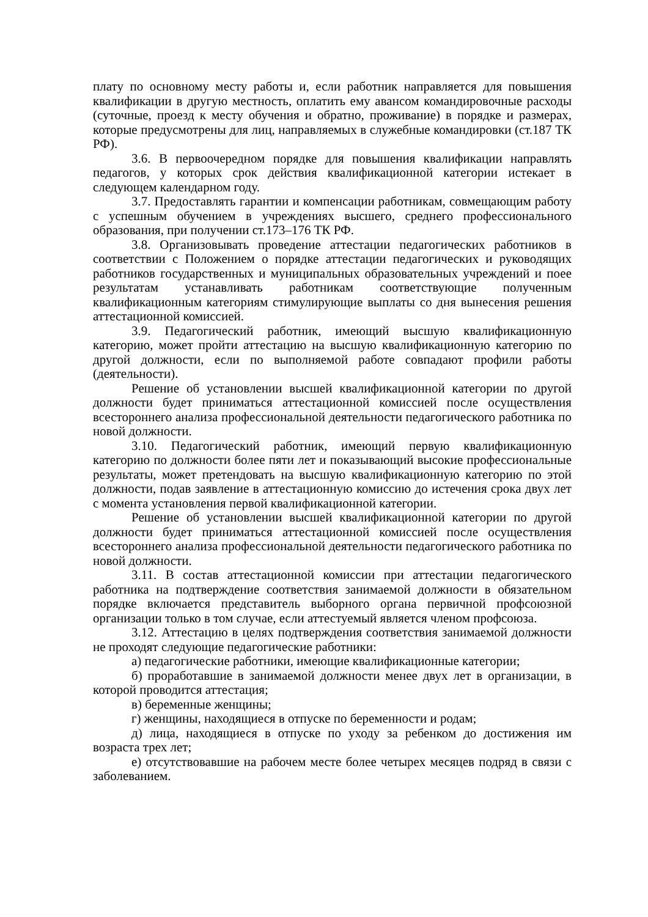плату по основному месту работы и, если работник направляется для повышения квалификации в другую местность, оплатить ему авансом командировочные расходы (суточные, проезд к месту обучения и обратно, проживание) в порядке и размерах, которые предусмотрены для лиц, направляемых в служебные командировки (ст.187 ТК РФ).
3.6. В первоочередном порядке для повышения квалификации направлять педагогов, у которых срок действия квалификационной категории истекает в следующем календарном году.
3.7. Предоставлять гарантии и компенсации работникам, совмещающим работу с успешным обучением в учреждениях высшего, среднего профессионального образования, при получении ст.173–176 ТК РФ.
3.8. Организовывать проведение аттестации педагогических работников в соответствии с Положением о порядке аттестации педагогических и руководящих работников государственных и муниципальных образовательных учреждений и поее результатам устанавливать работникам соответствующие полученным квалификационным категориям стимулирующие выплаты со дня вынесения решения аттестационной комиссией.
3.9. Педагогический работник, имеющий высшую квалификационную категорию, может пройти аттестацию на высшую квалификационную категорию по другой должности, если по выполняемой работе совпадают профили работы (деятельности).
Решение об установлении высшей квалификационной категории по другой должности будет приниматься аттестационной комиссией после осуществления всестороннего анализа профессиональной деятельности педагогического работника по новой должности.
3.10. Педагогический работник, имеющий первую квалификационную категорию по должности более пяти лет и показывающий высокие профессиональные результаты, может претендовать на высшую квалификационную категорию по этой должности, подав заявление в аттестационную комиссию до истечения срока двух лет с момента установления первой квалификационной категории.
Решение об установлении высшей квалификационной категории по другой должности будет приниматься аттестационной комиссией после осуществления всестороннего анализа профессиональной деятельности педагогического работника по новой должности.
3.11. В состав аттестационной комиссии при аттестации педагогического работника на подтверждение соответствия занимаемой должности в обязательном порядке включается представитель выборного органа первичной профсоюзной организации только в том случае, если аттестуемый является членом профсоюза.
3.12. Аттестацию в целях подтверждения соответствия занимаемой должности не проходят следующие педагогические работники:
а) педагогические работники, имеющие квалификационные категории;
б) проработавшие в занимаемой должности менее двух лет в организации, в которой проводится аттестация;
в) беременные женщины;
г) женщины, находящиеся в отпуске по беременности и родам;
д) лица, находящиеся в отпуске по уходу за ребенком до достижения им возраста трех лет;
е) отсутствовавшие на рабочем месте более четырех месяцев подряд в связи с заболеванием.